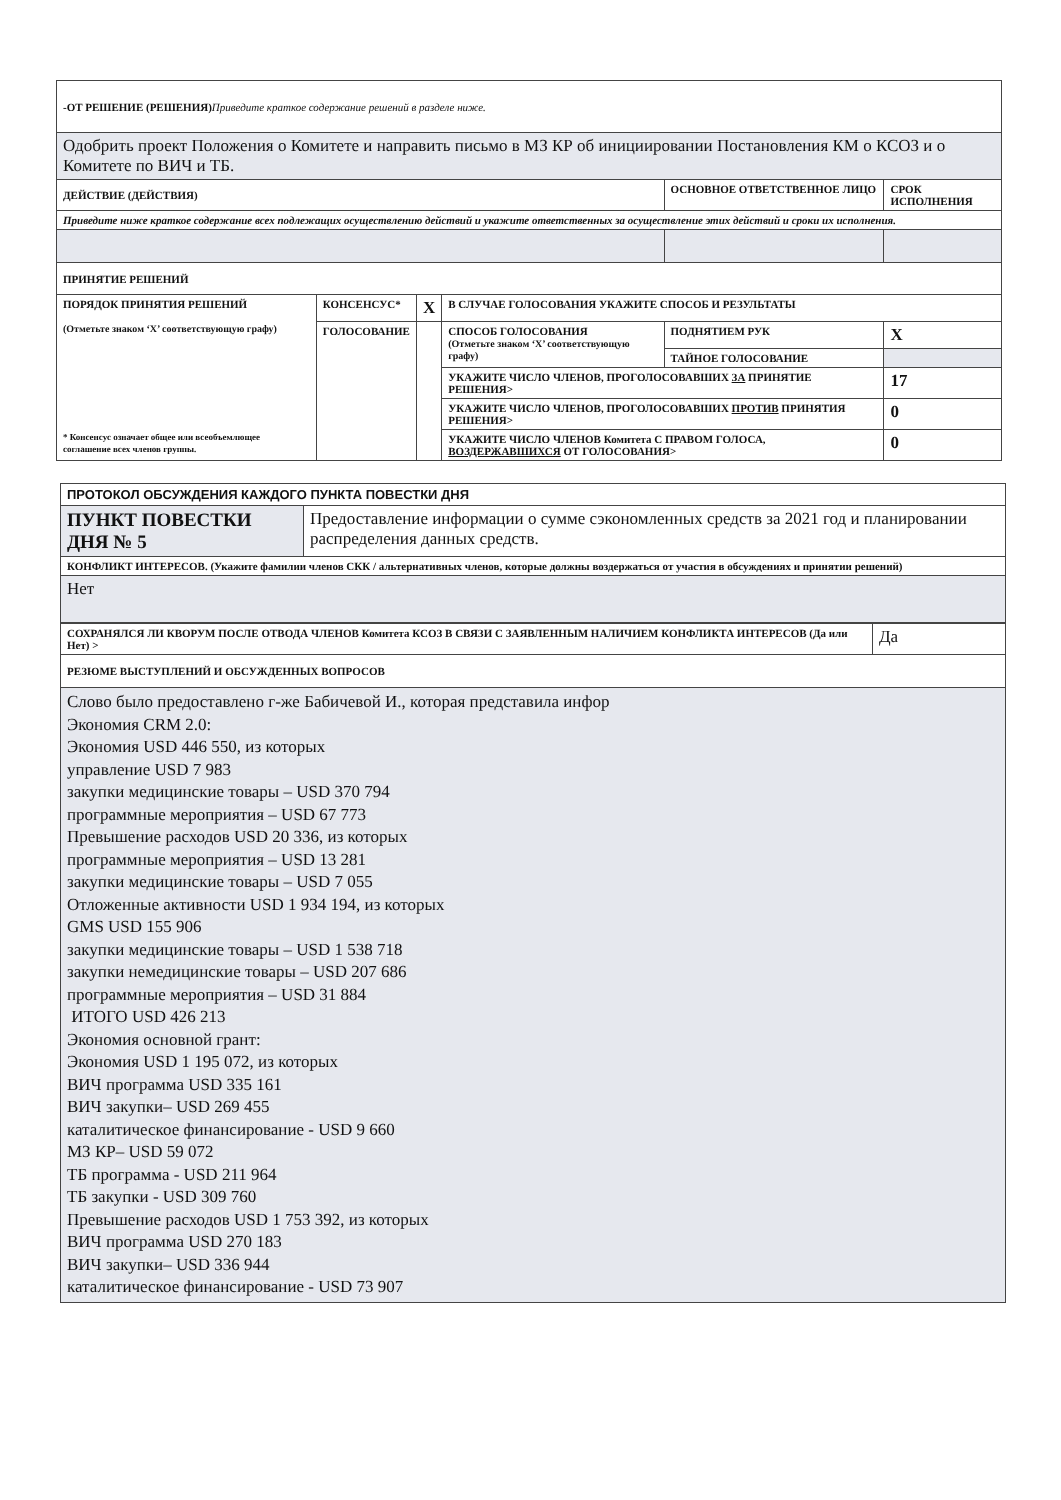| -ОТ РЕШЕНИЕ (РЕШЕНИЯ) Приведите краткое содержание решений в разделе ниже. | | | | | |
| Одобрить проект Положения о Комитете и направить письмо в МЗ КР об инициировании Постановления КМ о КСОЗ и о Комитете по ВИЧ и ТБ. | | | | | |
| ДЕЙСТВИЕ (ДЕЙСТВИЯ) | | | | ОСНОВНОЕ ОТВЕТСТВЕННОЕ ЛИЦО | СРОК ИСПОЛНЕНИЯ |
| Приведите ниже краткое содержание всех подлежащих осуществлению действий и укажите ответственных за осуществление этих действий и сроки их исполнения. | | | | | |
| ПРИНЯТИЕ РЕШЕНИЙ | | | | | |
| ПОРЯДОК ПРИНЯТИЯ РЕШЕНИЙ (Отметьте знаком ‘X’ соответствующую графу) * Консенсус означает общее или всеобъемлющее соглашение всех членов группы. | КОНСЕНСУС* | X | В СЛУЧАЕ ГОЛОСОВАНИЯ УКАЖИТЕ СПОСОБ И РЕЗУЛЬТАТЫ | | |
| | ГОЛОСОВАНИЕ | | СПОСОБ ГОЛОСОВАНИЯ (Отметьте знаком ‘X’ соответствующую графу) | ПОДНЯТИЕМ РУК | X |
| | | | | ТАЙНОЕ ГОЛОСОВАНИЕ | |
| | | | УКАЖИТЕ ЧИСЛО ЧЛЕНОВ, ПРОГОЛОСОВАВШИХ ЗА ПРИНЯТИЕ РЕШЕНИЯ> | | 17 |
| | | | УКАЖИТЕ ЧИСЛО ЧЛЕНОВ, ПРОГОЛОСОВАВШИХ ПРОТИВ ПРИНЯТИЯ РЕШЕНИЯ> | | 0 |
| | | | УКАЖИТЕ ЧИСЛО ЧЛЕНОВ Комитета С ПРАВОМ ГОЛОСА, ВОЗДЕРЖАВШИХСЯ ОТ ГОЛОСОВАНИЯ> | | 0 |
| ПРОТОКОЛ ОБСУЖДЕНИЯ КАЖДОГО ПУНКТА ПОВЕСТКИ ДНЯ | |
| ПУНКТ ПОВЕСТКИ ДНЯ № 5 | Предоставление информации о сумме сэкономленных средств за 2021 год и планировании распределения данных средств. |
| КОНФЛИКТ ИНТЕРЕСОВ. (Укажите фамилии членов СКК / альтернативных членов, которые должны воздержаться от участия в обсуждениях и принятии решений) | |
| Нет | |
| СОХРАНЯЛСЯ ЛИ КВОРУМ ПОСЛЕ ОТВОДА ЧЛЕНОВ Комитета КСОЗ В СВЯЗИ С ЗАЯВЛЕННЫМ НАЛИЧИЕМ КОНФЛИКТА ИНТЕРЕСОВ (Да или Нет) > | Да |
| РЕЗЮМЕ ВЫСТУПЛЕНИЙ И ОБСУЖДЕННЫХ ВОПРОСОВ | |
| Слово было предоставлено г-же Бабичевой И., которая представила инфор Экономия CRM 2.0: Экономия USD 446 550, из которых управление USD 7 983 закупки медицинские товары – USD 370 794 программные мероприятия – USD 67 773 Превышение расходов USD 20 336, из которых программные мероприятия – USD 13 281 закупки медицинские товары – USD 7 055 Отложенные активности USD 1 934 194, из которых GMS USD 155 906 закупки медицинские товары – USD 1 538 718 закупки немедицинские товары – USD 207 686 программные мероприятия – USD 31 884 ИТОГО USD 426 213 Экономия основной грант: Экономия USD 1 195 072, из которых ВИЧ программа USD 335 161 ВИЧ закупки– USD 269 455 каталитическое финансирование - USD 9 660 МЗ КР– USD 59 072 ТБ программа - USD 211 964 ТБ закупки - USD 309 760 Превышение расходов USD 1 753 392, из которых ВИЧ программа USD 270 183 ВИЧ закупки– USD 336 944 каталитическое финансирование - USD 73 907 | |